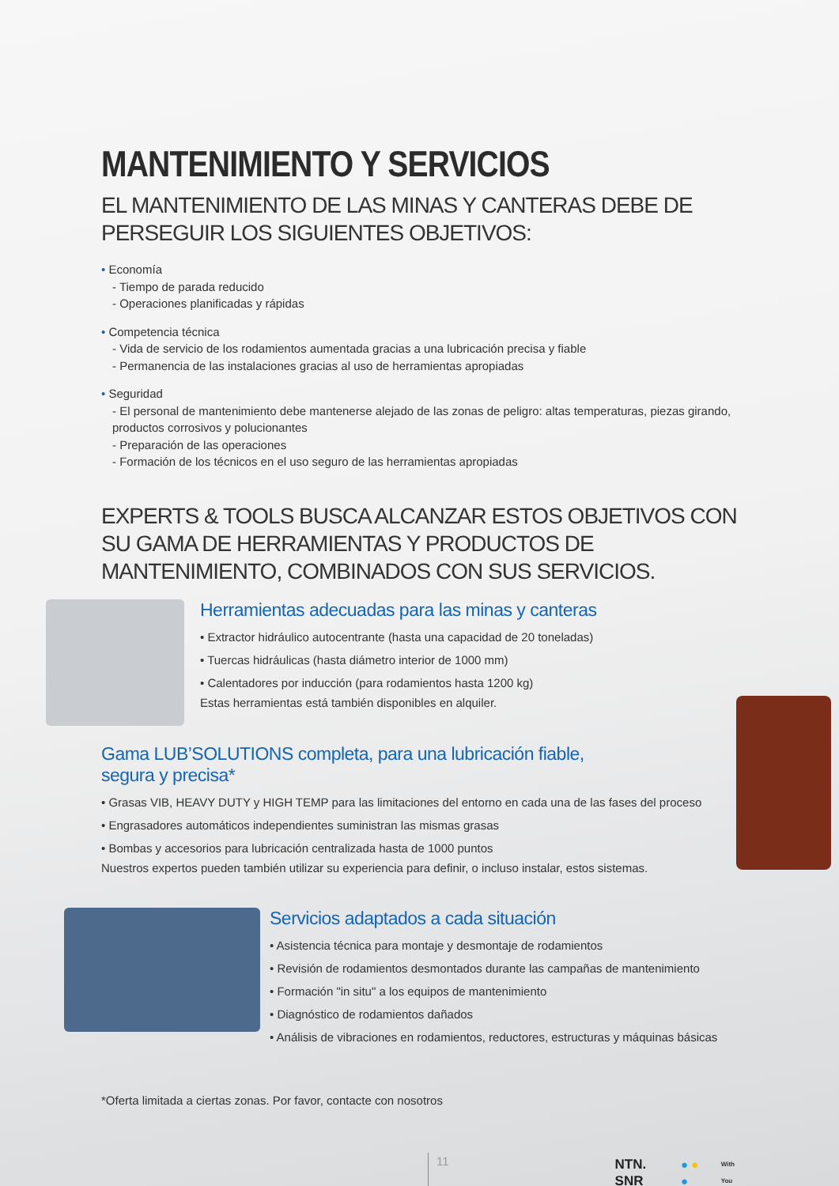MANTENIMIENTO Y SERVICIOS
EL MANTENIMIENTO DE LAS MINAS Y CANTERAS DEBE DE PERSEGUIR LOS SIGUIENTES OBJETIVOS:
• Economía
- Tiempo de parada reducido
- Operaciones planificadas y rápidas
• Competencia técnica
- Vida de servicio de los rodamientos aumentada gracias a una lubricación precisa y fiable
- Permanencia de las instalaciones gracias al uso de herramientas apropiadas
• Seguridad
- El personal de mantenimiento debe mantenerse alejado de las zonas de peligro: altas temperaturas, piezas girando, productos corrosivos y polucionantes
- Preparación de las operaciones
- Formación de los técnicos en el uso seguro de las herramientas apropiadas
EXPERTS & TOOLS BUSCA ALCANZAR ESTOS OBJETIVOS CON SU GAMA DE HERRAMIENTAS Y PRODUCTOS DE MANTENIMIENTO, COMBINADOS CON SUS SERVICIOS.
Herramientas adecuadas para las minas y canteras
• Extractor hidráulico autocentrante (hasta una capacidad de 20 toneladas)
• Tuercas hidráulicas (hasta diámetro interior de 1000 mm)
• Calentadores por inducción (para rodamientos hasta 1200 kg)
Estas herramientas está también disponibles en alquiler.
Gama LUB’SOLUTIONS completa, para una lubricación fiable,
segura y precisa*
• Grasas VIB, HEAVY DUTY y HIGH TEMP para las limitaciones del entorno en cada una de las fases del proceso
• Engrasadores automáticos independientes suministran las mismas grasas
• Bombas y accesorios para lubricación centralizada hasta de 1000 puntos
Nuestros expertos pueden también utilizar su experiencia para definir, o incluso instalar, estos sistemas.
Servicios adaptados a cada situación
• Asistencia técnica para montaje y desmontaje de rodamientos
• Revisión de rodamientos desmontados durante las campañas de mantenimiento
• Formación "in situ" a los equipos de mantenimiento
• Diagnóstico de rodamientos dañados
• Análisis de vibraciones en rodamientos, reductores, estructuras y máquinas básicas
*Oferta limitada a ciertas zonas. Por favor, contacte con nosotros
11 NTN. SNR ● ● ●
With You